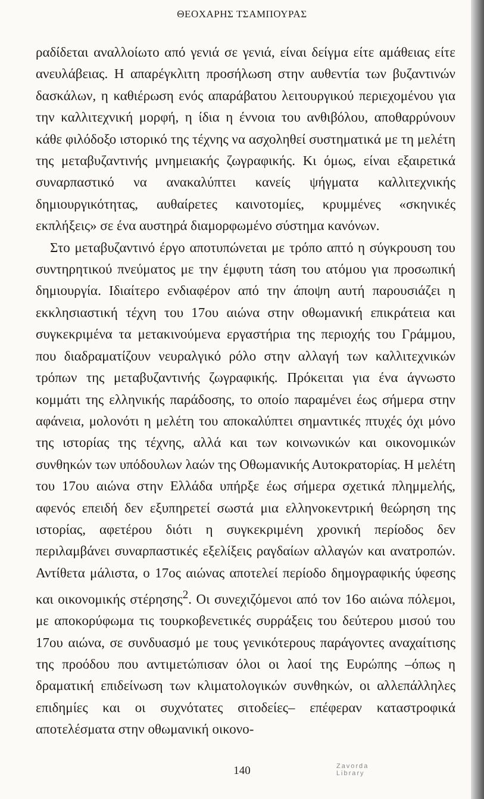ΘΕΟΧΑΡΗΣ ΤΣΑΜΠΟΥΡΑΣ
ραδίδεται αναλλοίωτο από γενιά σε γενιά, είναι δείγμα είτε αμάθειας είτε ανευλάβειας. Η απαρέγκλιτη προσήλωση στην αυθεντία των βυζαντινών δασκάλων, η καθιέρωση ενός απαράβατου λειτουργικού περιεχομένου για την καλλιτεχνική μορφή, η ίδια η έννοια του ανθιβόλου, αποθαρρύνουν κάθε φιλόδοξο ιστορικό της τέχνης να ασχοληθεί συστηματικά με τη μελέτη της μεταβυζαντινής μνημειακής ζωγραφικής. Κι όμως, είναι εξαιρετικά συναρπαστικό να ανακαλύπτει κανείς ψήγματα καλλιτεχνικής δημιουργικότητας, αυθαίρετες καινοτομίες, κρυμμένες «σκηνικές εκπλήξεις» σε ένα αυστηρά διαμορφωμένο σύστημα κανόνων.
Στο μεταβυζαντινό έργο αποτυπώνεται με τρόπο απτό η σύγκρουση του συντηρητικού πνεύματος με την έμφυτη τάση του ατόμου για προσωπική δημιουργία. Ιδιαίτερο ενδιαφέρον από την άποψη αυτή παρουσιάζει η εκκλησιαστική τέχνη του 17ου αιώνα στην οθωμανική επικράτεια και συγκεκριμένα τα μετακινούμενα εργαστήρια της περιοχής του Γράμμου, που διαδραματίζουν νευραλγικό ρόλο στην αλλαγή των καλλιτεχνικών τρόπων της μεταβυζαντινής ζωγραφικής. Πρόκειται για ένα άγνωστο κομμάτι της ελληνικής παράδοσης, το οποίο παραμένει έως σήμερα στην αφάνεια, μολονότι η μελέτη του αποκαλύπτει σημαντικές πτυχές όχι μόνο της ιστορίας της τέχνης, αλλά και των κοινωνικών και οικονομικών συνθηκών των υπόδουλων λαών της Οθωμανικής Αυτοκρατορίας. Η μελέτη του 17ου αιώνα στην Ελλάδα υπήρξε έως σήμερα σχετικά πλημμελής, αφενός επειδή δεν εξυπηρετεί σωστά μια ελληνοκεντρική θεώρηση της ιστορίας, αφετέρου διότι η συγκεκριμένη χρονική περίοδος δεν περιλαμβάνει συναρπαστικές εξελίξεις ραγδαίων αλλαγών και ανατροπών. Αντίθετα μάλιστα, ο 17ος αιώνας αποτελεί περίοδο δημογραφικής ύφεσης και οικονομικής στέρησης<sup>2</sup>. Οι συνεχιζόμενοι από τον 16ο αιώνα πόλεμοι, με αποκορύφωμα τις τουρκοβενετικές συρράξεις του δεύτερου μισού του 17ου αιώνα, σε συνδυασμό με τους γενικότερους παράγοντες αναχαίτισης της προόδου που αντιμετώπισαν όλοι οι λαοί της Ευρώπης –όπως η δραματική επιδείνωση των κλιματολογικών συνθηκών, οι αλλεπάλληλες επιδημίες και οι συχνότατες σιτοδείες– επέφεραν καταστροφικά αποτελέσματα στην οθωμανική οικονο-
140
Zavorda
Library